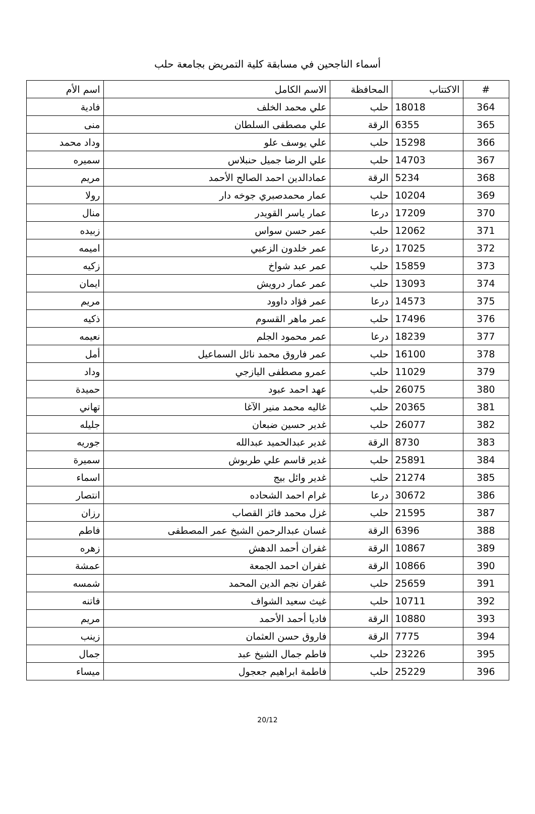أسماء الناجحين في مسابقة كلية التمريض بجامعة حلب
| # | الاكتتاب | المحافظة | الاسم الكامل | اسم الأم |
| --- | --- | --- | --- | --- |
| 364 | 18018 | حلب | علي محمد الخلف | فادية |
| 365 | 6355 | الرقة | علي مصطفى السلطان | منى |
| 366 | 15298 | حلب | علي يوسف علو | وداد محمد |
| 367 | 14703 | حلب | علي الرضا جميل حنبلاس | سميره |
| 368 | 5234 | الرقة | عمادالدين احمد الصالح الأحمد | مريم |
| 369 | 10204 | حلب | عمار محمدصبري جوخه دار | رولا |
| 370 | 17209 | درعا | عمار ياسر القويدر | منال |
| 371 | 12062 | حلب | عمر حسن سواس | زبيده |
| 372 | 17025 | درعا | عمر خلدون الزعبي | اميمه |
| 373 | 15859 | حلب | عمر عبد شواخ | زكيه |
| 374 | 13093 | حلب | عمر عمار درويش | ايمان |
| 375 | 14573 | درعا | عمر فؤاد داوود | مريم |
| 376 | 17496 | حلب | عمر ماهر القسوم | ذكيه |
| 377 | 18239 | درعا | عمر محمود الجلم | نعيمه |
| 378 | 16100 | حلب | عمر فاروق محمد نائل السماعيل | أمل |
| 379 | 11029 | حلب | عمرو مصطفى اليازجي | وداد |
| 380 | 26075 | حلب | عهد احمد عبود | حميدة |
| 381 | 20365 | حلب | غاليه محمد منير الآغا | تهاني |
| 382 | 26077 | حلب | غدير حسين ضبعان | جليله |
| 383 | 8730 | الرقة | غدير عبدالحميد عبدالله | جوريه |
| 384 | 25891 | حلب | غدير قاسم علي طربوش | سميرة |
| 385 | 21274 | حلب | غدير وائل بيج | اسماء |
| 386 | 30672 | درعا | غرام احمد الشحاده | انتصار |
| 387 | 21595 | حلب | غزل محمد فائز القصاب | رزان |
| 388 | 6396 | الرقة | غسان عبدالرحمن الشيخ عمر المصطفى | فاطم |
| 389 | 10867 | الرقة | غفران أحمد الدهش | زهره |
| 390 | 10866 | الرقة | غفران احمد الجمعة | عمشة |
| 391 | 25659 | حلب | غفران نجم الدين المحمد | شمسه |
| 392 | 10711 | حلب | غيث سعيد الشواف | فاتنه |
| 393 | 10880 | الرقة | فاديا أحمد الأحمد | مريم |
| 394 | 7775 | الرقة | فاروق حسن العثمان | زينب |
| 395 | 23226 | حلب | فاطم جمال الشيخ عبد | جمال |
| 396 | 25229 | حلب | فاطمة ابراهيم جعجول | ميساء |
20/12